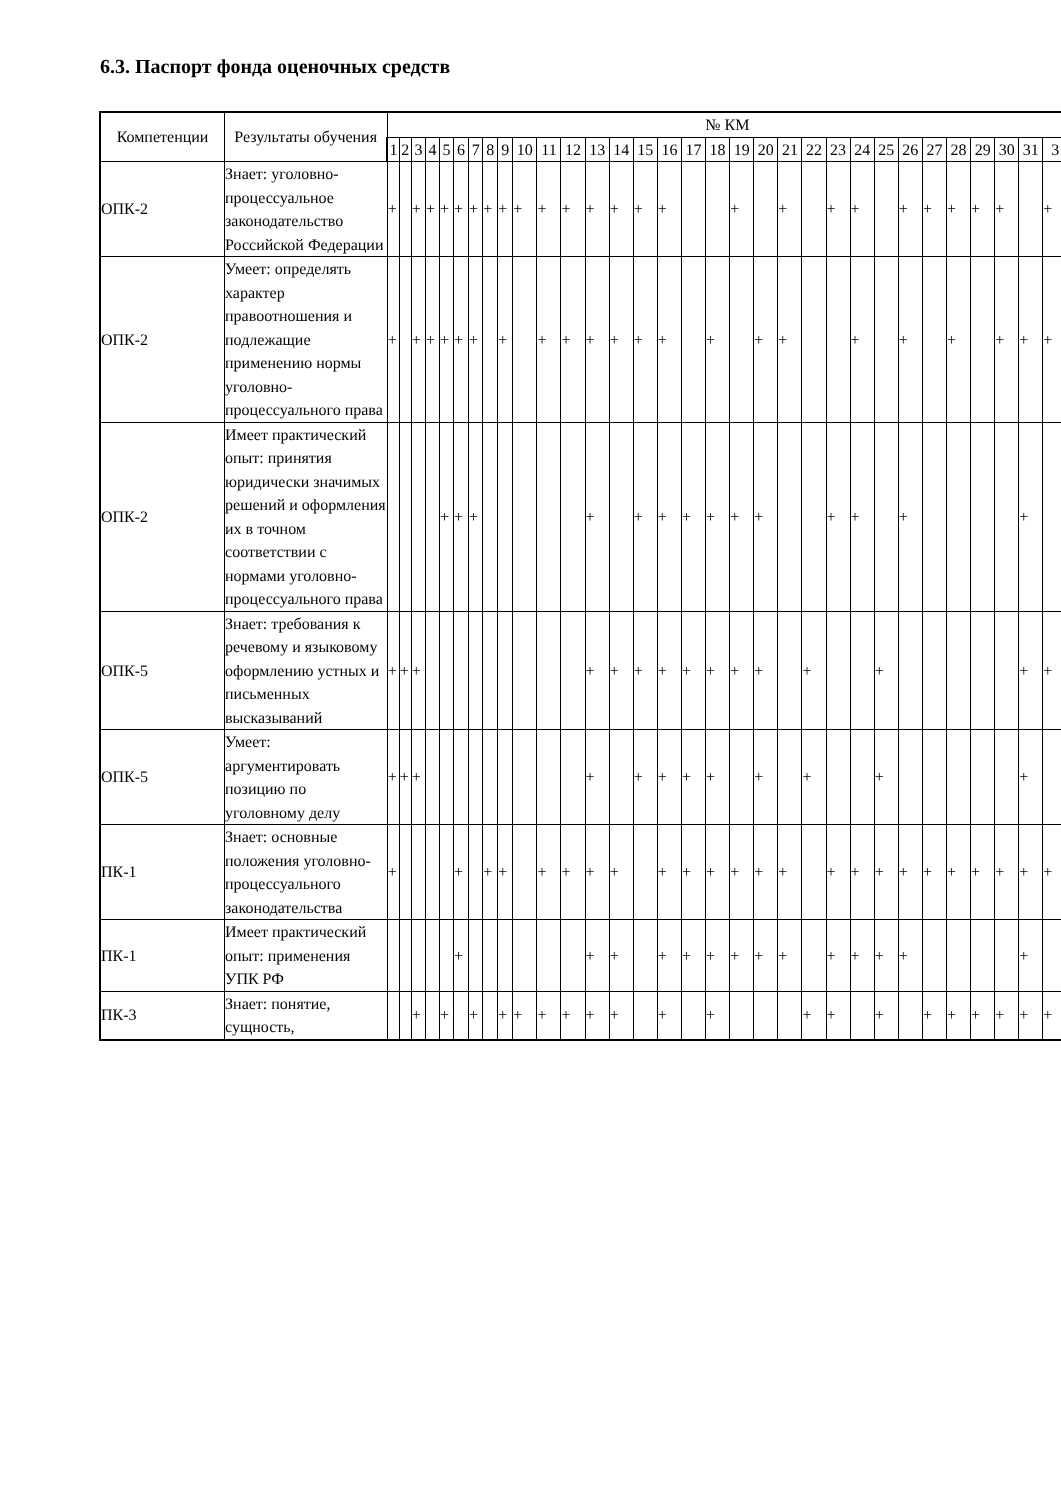6.3. Паспорт фонда оценочных средств
| Компетенции | Результаты обучения | № КМ | | | | | | | | | | | | | | | | | | | | | | | | | | | | | | | |
| --- | --- | --- | --- | --- | --- | --- | --- | --- | --- | --- | --- | --- | --- | --- | --- | --- | --- | --- | --- | --- | --- | --- | --- | --- | --- | --- | --- | --- | --- | --- | --- | --- | --- |
| | | 1 | 2 | 3 | 4 | 5 | 6 | 7 | 8 | 9 | 10 | 11 | 12 | 13 | 14 | 15 | 16 | 17 | 18 | 19 | 20 | 21 | 22 | 23 | 24 | 25 | 26 | 27 | 28 | 29 | 30 | 31 | 3 |
| ОПК-2 | Знает: уголовно-процессуальное законодательство Российской Федерации | + | | + | + | + | + | + | + | + | + | + | + | + | + | + | + | | | + | | + | | + | + | | + | + | + | + | + | | + |
| ОПК-2 | Умеет: определять характер правоотношения и подлежащие применению нормы уголовно-процессуального права | + | | + | + | + | + | + | | + | | + | + | + | + | + | + | | + | | + | + | | | + | | + | | + | | + | + | + |
| ОПК-2 | Имеет практический опыт: принятия юридически значимых решений и оформления их в точном соответствии с нормами уголовно-процессуального права | | | | | + | + | + | | | | | | + | | + | + | + | + | + | + | | | + | + | | + | | | | | + | |
| ОПК-5 | Знает: требования к речевому и языковому оформлению устных и письменных высказываний | + | + | + | | | | | | | | | | + | + | + | + | + | + | + | + | | + | | | + | | | | | | + | + |
| ОПК-5 | Умеет: аргументировать позицию по уголовному делу | + | + | + | | | | | | | | | | + | | + | + | + | + | | + | | + | | | + | | | | | | + | |
| ПК-1 | Знает: основные положения уголовно-процессуального законодательства | + | | | | | + | | + | + | | + | + | + | + | | + | + | + | + | + | + | | + | + | + | + | + | + | + | + | + | + |
| ПК-1 | Имеет практический опыт: применения УПК РФ | | | | | | + | | | | | | | + | + | | + | + | + | + | + | + | | + | + | + | + | | | | | + | |
| ПК-3 | Знает: понятие, сущность, | | | + | | + | | + | | + | + | + | + | + | + | | + | | + | | | | + | + | | + | | + | + | + | + | + | + |